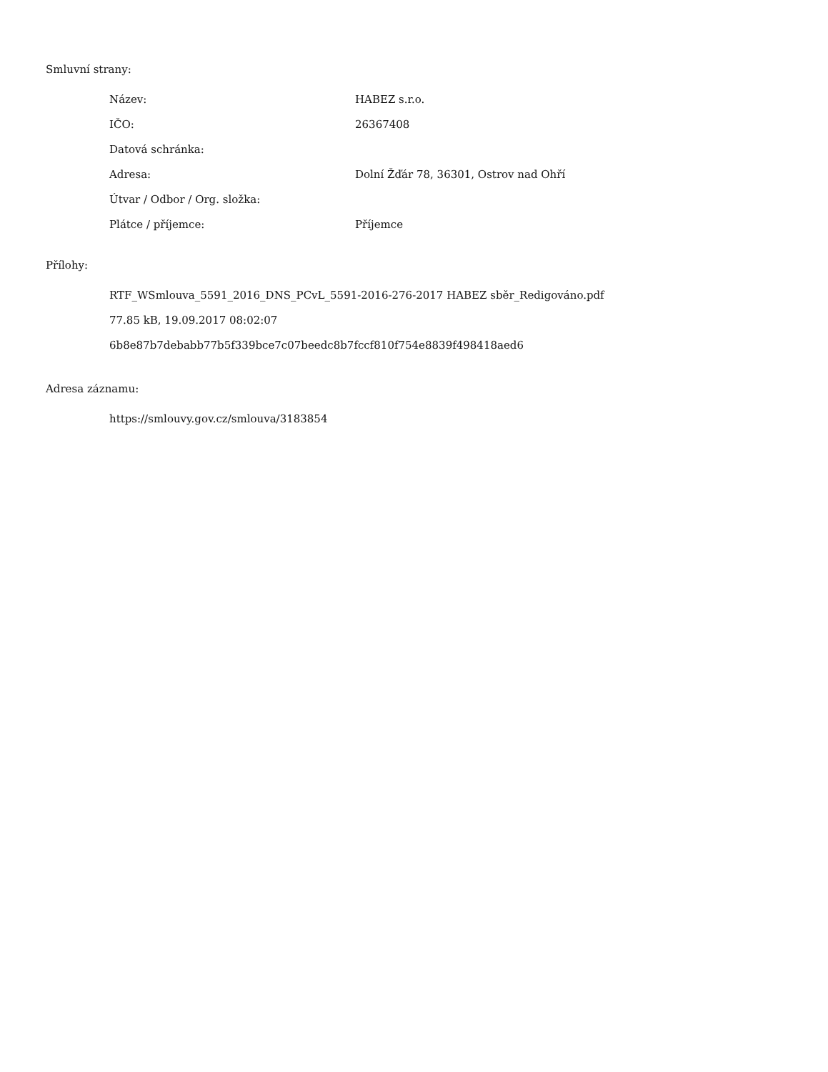Smluvní strany:
| Název: | HABEZ s.r.o. |
| IČO: | 26367408 |
| Datová schránka: | |
| Adresa: | Dolní Žďár 78, 36301, Ostrov nad Ohří |
| Útvar / Odbor / Org. složka: | |
| Plátce / příjemce: | Příjemce |
Přílohy:
RTF_WSmlouva_5591_2016_DNS_PCvL_5591-2016-276-2017 HABEZ sběr_Redigováno.pdf
77.85 kB, 19.09.2017 08:02:07
6b8e87b7debabb77b5f339bce7c07beedc8b7fccf810f754e8839f498418aed6
Adresa záznamu:
https://smlouvy.gov.cz/smlouva/3183854